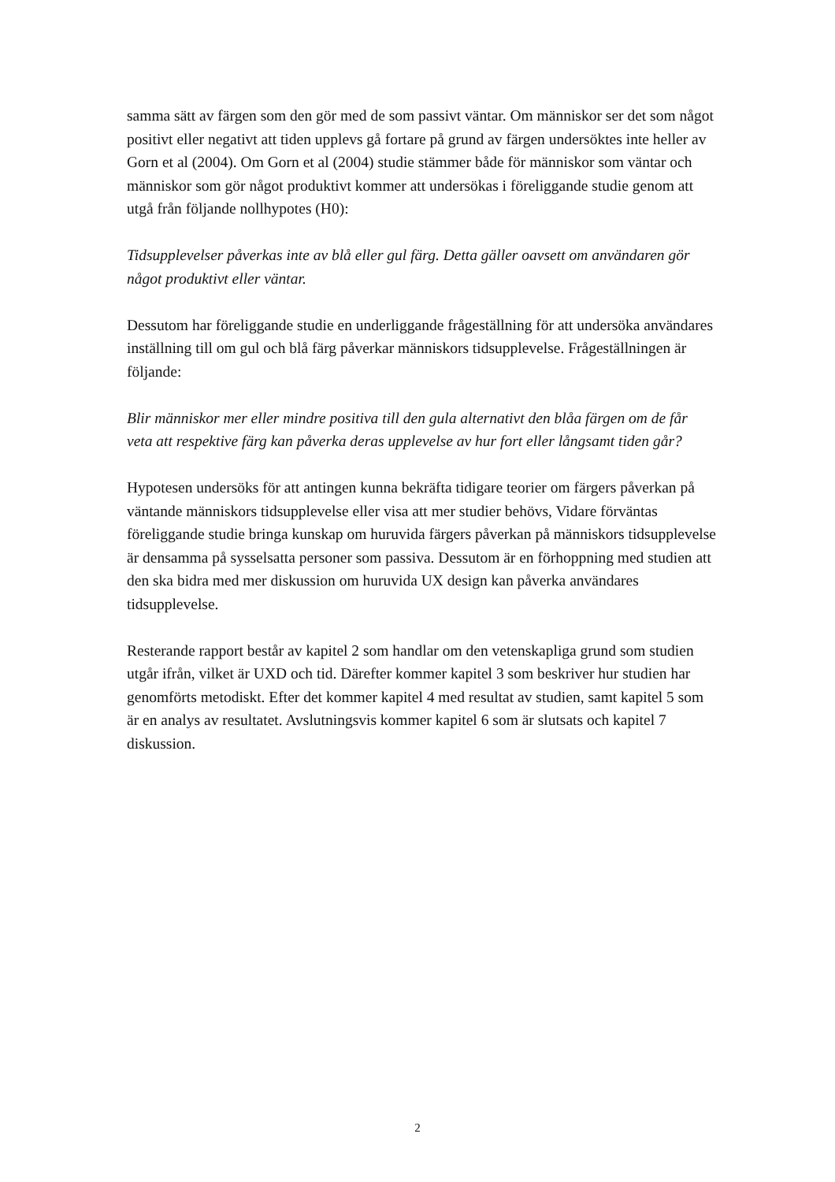samma sätt av färgen som den gör med de som passivt väntar. Om människor ser det som något positivt eller negativt att tiden upplevs gå fortare på grund av färgen undersöktes inte heller av Gorn et al (2004). Om Gorn et al (2004) studie stämmer både för människor som väntar och människor som gör något produktivt kommer att undersökas i föreliggande studie genom att utgå från följande nollhypotes (H0):
Tidsupplevelser påverkas inte av blå eller gul färg. Detta gäller oavsett om användaren gör något produktivt eller väntar.
Dessutom har föreliggande studie en underliggande frågeställning för att undersöka användares inställning till om gul och blå färg påverkar människors tidsupplevelse. Frågeställningen är följande:
Blir människor mer eller mindre positiva till den gula alternativt den blåa färgen om de får veta att respektive färg kan påverka deras upplevelse av hur fort eller långsamt tiden går?
Hypotesen undersöks för att antingen kunna bekräfta tidigare teorier om färgers påverkan på väntande människors tidsupplevelse eller visa att mer studier behövs, Vidare förväntas föreliggande studie bringa kunskap om huruvida färgers påverkan på människors tidsupplevelse är densamma på sysselsatta personer som passiva. Dessutom är en förhoppning med studien att den ska bidra med mer diskussion om huruvida UX design kan påverka användares tidsupplevelse.
Resterande rapport består av kapitel 2 som handlar om den vetenskapliga grund som studien utgår ifrån, vilket är UXD och tid. Därefter kommer kapitel 3 som beskriver hur studien har genomförts metodiskt. Efter det kommer kapitel 4 med resultat av studien, samt kapitel 5 som är en analys av resultatet. Avslutningsvis kommer kapitel 6 som är slutsats och kapitel 7 diskussion.
2